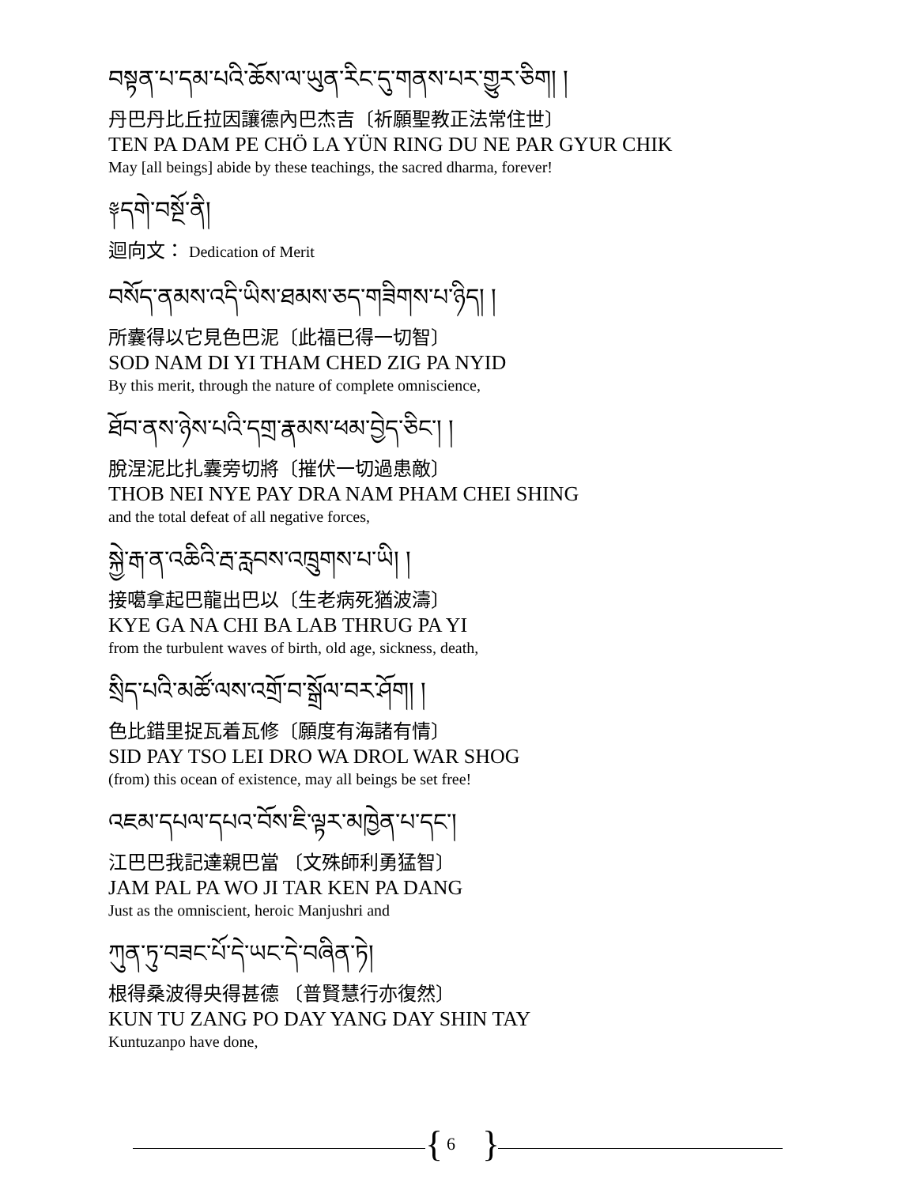བསྟན་པ་དམ་པའི་ཆོས་ལ་ཡུན་རིང་དུ་གནས་པར་གྱུར་ཅིག། །
丹巴丹比丘拉因讓德內巴杰吉〔祈願聖教正法常住世〕
TEN PA DAM PE CHÖ LA YÜN RING DU NE PAR GYUR CHIK
May [all beings] abide by these teachings, the sacred dharma, forever!
༈དགེ་བསྔོ་ནི།
迴向文： Dedication of Merit
བསོད་ནམས་འདི་ཡིས་ཐམས་ཅད་གཟིགས་པ་ཉིད། །
所囊得以它見色巴泥〔此福已得一切智〕
SOD NAM DI YI THAM CHED ZIG PA NYID
By this merit, through the nature of complete omniscience,
ཐོབ་ནས་ཉེས་པའི་དགྲ་རྣམས་ཕམ་བྱེད་ཅིང་། །
脫涅泥比扎囊旁切將〔摧伏一切過患敵〕
THOB NEI NYE PAY DRA NAM PHAM CHEI SHING
and the total defeat of all negative forces,
སྐྱེ་རྒ་ན་འཆིའི་རྦ་རླབས་འཁྲུགས་པ་ཡི། །
接噶拿起巴龍出巴以〔生老病死猶波濤〕
KYE GA NA CHI BA LAB THRUG PA YI
from the turbulent waves of birth, old age, sickness, death,
སྲིད་པའི་མཚོ་ལས་འགྲོ་བ་སྒྲོལ་བར་ཤོག། །
色比錯里捉瓦着瓦修〔願度有海諸有情〕
SID PAY TSO LEI DRO WA DROL WAR SHOG
(from) this ocean of existence, may all beings be set free!
འཇམ་དཔལ་དཔའ་བོས་ཇི་ལྟར་མཁྱེན་པ་དང་།
江巴巴我記達親巴當 〔文殊師利勇猛智〕
JAM PAL PA WO JI TAR KEN PA DANG
Just as the omniscient, heroic Manjushri and
ཀུན་ཏུ་བཟང་པོ་དེ་ཡང་དེ་བཞིན་ཏེ།
根得桑波得央得甚德 〔普賢慧行亦復然〕
KUN TU ZANG PO DAY YANG DAY SHIN TAY
Kuntuzanpo have done,
{ 6 }